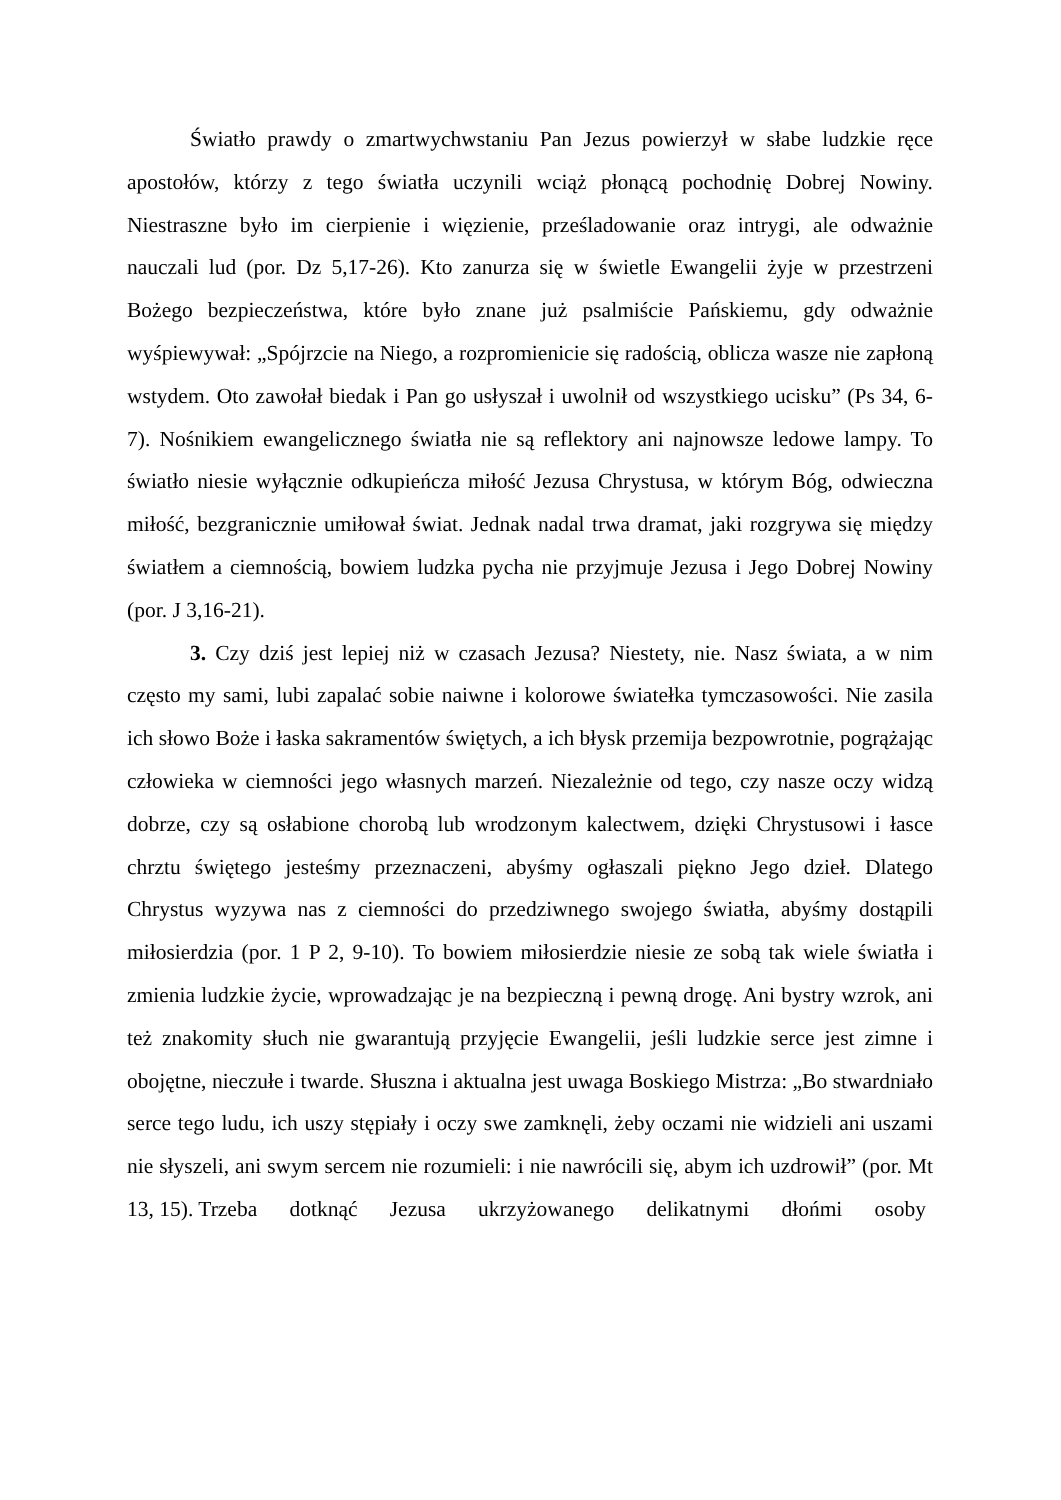Światło prawdy o zmartwychwstaniu Pan Jezus powierzył w słabe ludzkie ręce apostołów, którzy z tego światła uczynili wciąż płonącą pochodnię Dobrej Nowiny. Niestraszne było im cierpienie i więzienie, prześladowanie oraz intrygi, ale odważnie nauczali lud (por. Dz 5,17-26). Kto zanurza się w świetle Ewangelii żyje w przestrzeni Bożego bezpieczeństwa, które było znane już psalmiście Pańskiemu, gdy odważnie wyśpiewywał: „Spójrzcie na Niego, a rozpromienicie się radością, oblicza wasze nie zapłoną wstydem. Oto zawołał biedak i Pan go usłyszał i uwolnił od wszystkiego ucisku” (Ps 34, 6-7). Nośnikiem ewangelicznego światła nie są reflektory ani najnowsze ledowe lampy. To światło niesie wyłącznie odkupieńcza miłość Jezusa Chrystusa, w którym Bóg, odwieczna miłość, bezgranicznie umiłował świat. Jednak nadal trwa dramat, jaki rozgrywa się między światłem a ciemnością, bowiem ludzka pycha nie przyjmuje Jezusa i Jego Dobrej Nowiny (por. J 3,16-21).
3. Czy dziś jest lepiej niż w czasach Jezusa? Niestety, nie. Nasz świata, a w nim często my sami, lubi zapalać sobie naiwne i kolorowe światełka tymczasowości. Nie zasila ich słowo Boże i łaska sakramentów świętych, a ich błysk przemija bezpowrotnie, pogrążając człowieka w ciemności jego własnych marzeń. Niezależnie od tego, czy nasze oczy widzą dobrze, czy są osłabione chorobą lub wrodzonym kalectwem, dzięki Chrystusowi i łasce chrztu świętego jesteśmy przeznaczeni, abyśmy ogłaszali piękno Jego dzieł. Dlatego Chrystus wyzywa nas z ciemności do przedziwnego swojego światła, abyśmy dostąpili miłosierdzia (por. 1 P 2, 9-10). To bowiem miłosierdzie niesie ze sobą tak wiele światła i zmienia ludzkie życie, wprowadzając je na bezpieczną i pewną drogę. Ani bystry wzrok, ani też znakomity słuch nie gwarantują przyjęcie Ewangelii, jeśli ludzkie serce jest zimne i obojętne, nieczułe i twarde. Słuszna i aktualna jest uwaga Boskiego Mistrza: „Bo stwardniało serce tego ludu, ich uszy stępiały i oczy swe zamknęli, żeby oczami nie widzieli ani uszami nie słyszeli, ani swym sercem nie rozumieli: i nie nawrócili się, abym ich uzdrowił” (por. Mt 13, 15). Trzeba dotknąć Jezusa ukrzyżowanego delikatnymi dłońmi osoby